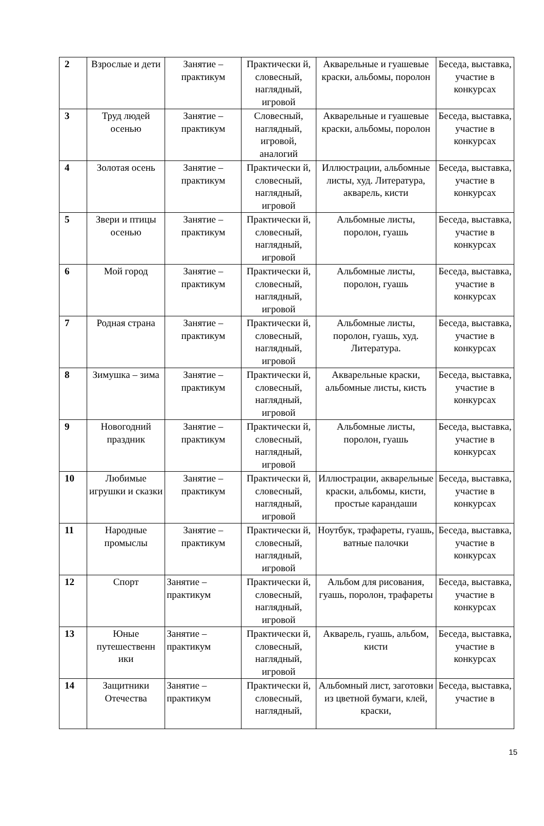| 2 | Взрослые и дети | Занятие – практикум | Практически й, словесный, наглядный, игровой | Акварельные и гуашевые краски, альбомы, поролон | Беседа, выставка, участие в конкурсах |
| 3 | Труд людей осенью | Занятие – практикум | Словесный, наглядный, игровой, аналогий | Акварельные и гуашевые краски, альбомы, поролон | Беседа, выставка, участие в конкурсах |
| 4 | Золотая осень | Занятие – практикум | Практически й, словесный, наглядный, игровой | Иллюстрации, альбомные листы, худ. Литература, акварель, кисти | Беседа, выставка, участие в конкурсах |
| 5 | Звери и птицы осенью | Занятие – практикум | Практически й, словесный, наглядный, игровой | Альбомные листы, поролон, гуашь | Беседа, выставка, участие в конкурсах |
| 6 | Мой город | Занятие – практикум | Практически й, словесный, наглядный, игровой | Альбомные листы, поролон, гуашь | Беседа, выставка, участие в конкурсах |
| 7 | Родная страна | Занятие – практикум | Практически й, словесный, наглядный, игровой | Альбомные листы, поролон, гуашь, худ. Литература. | Беседа, выставка, участие в конкурсах |
| 8 | Зимушка – зима | Занятие – практикум | Практически й, словесный, наглядный, игровой | Акварельные краски, альбомные листы, кисть | Беседа, выставка, участие в конкурсах |
| 9 | Новогодний праздник | Занятие – практикум | Практически й, словесный, наглядный, игровой | Альбомные листы, поролон, гуашь | Беседа, выставка, участие в конкурсах |
| 10 | Любимые игрушки и сказки | Занятие – практикум | Практически й, словесный, наглядный, игровой | Иллюстрации, акварельные краски, альбомы, кисти, простые карандаши | Беседа, выставка, участие в конкурсах |
| 11 | Народные промыслы | Занятие – практикум | Практически й, словесный, наглядный, игровой | Ноутбук, трафареты, гуашь, ватные палочки | Беседа, выставка, участие в конкурсах |
| 12 | Спорт | Занятие – практикум | Практически й, словесный, наглядный, игровой | Альбом для рисования, гуашь, поролон, трафареты | Беседа, выставка, участие в конкурсах |
| 13 | Юные путешественн ики | Занятие – практикум | Практически й, словесный, наглядный, игровой | Акварель, гуашь, альбом, кисти | Беседа, выставка, участие в конкурсах |
| 14 | Защитники Отечества | Занятие – практикум | Практически й, словесный, наглядный, | Альбомный лист, заготовки из цветной бумаги, клей, краски, | Беседа, выставка, участие в |
15